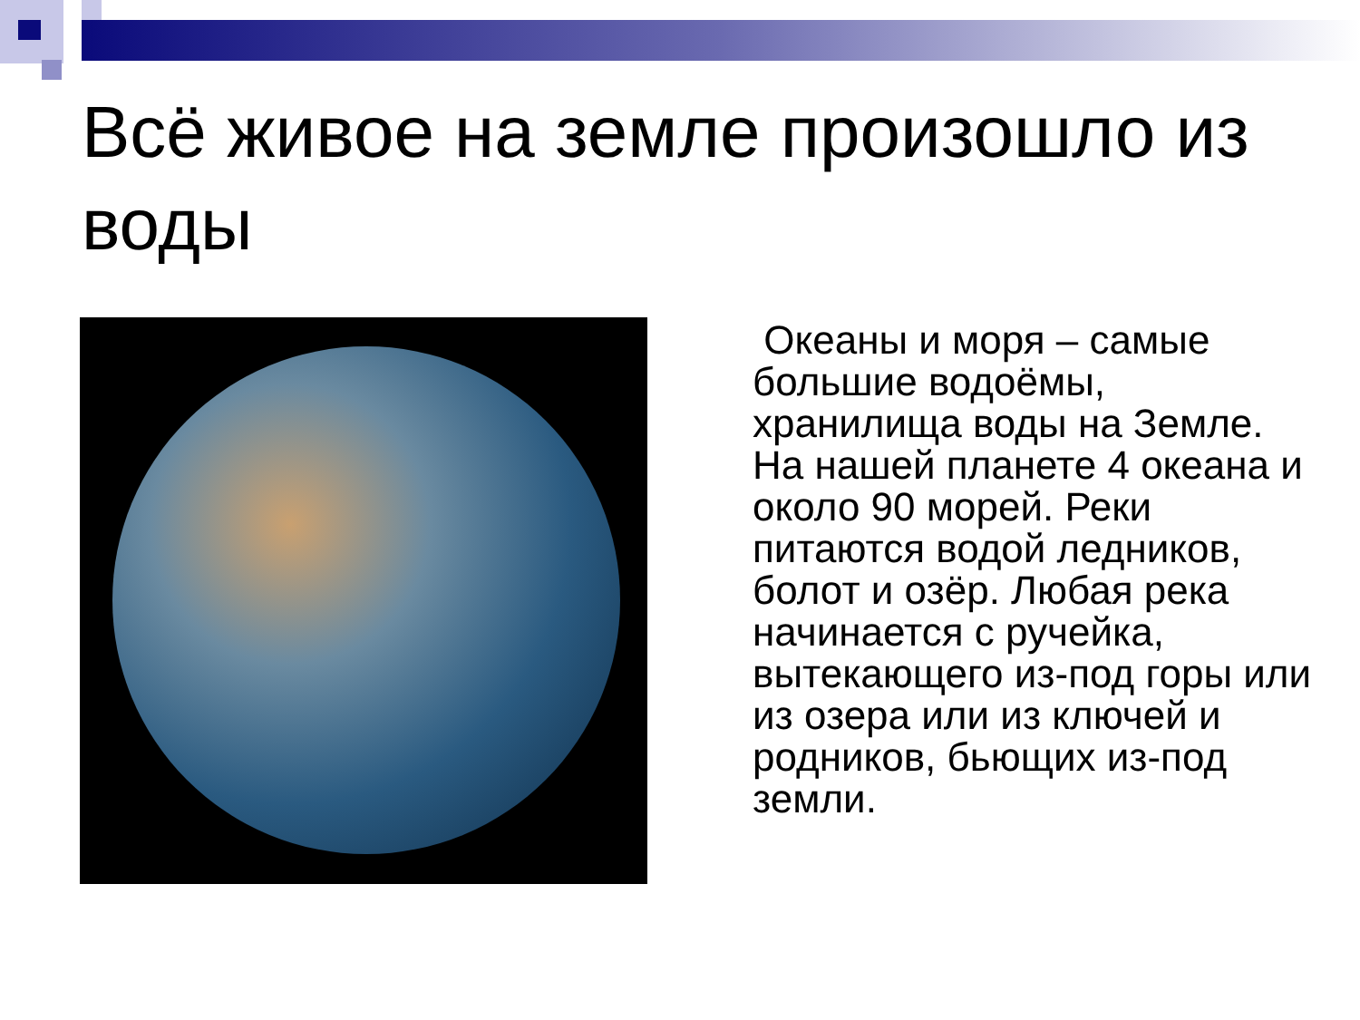Всё живое на земле произошло из воды
Океаны и моря – самые большие водоёмы, хранилища воды на Земле. На нашей планете 4 океана и около 90 морей. Реки питаются водой ледников, болот и озёр. Любая река начинается с ручейка, вытекающего из-под горы или из озера или из ключей и родников, бьющих из-под земли.